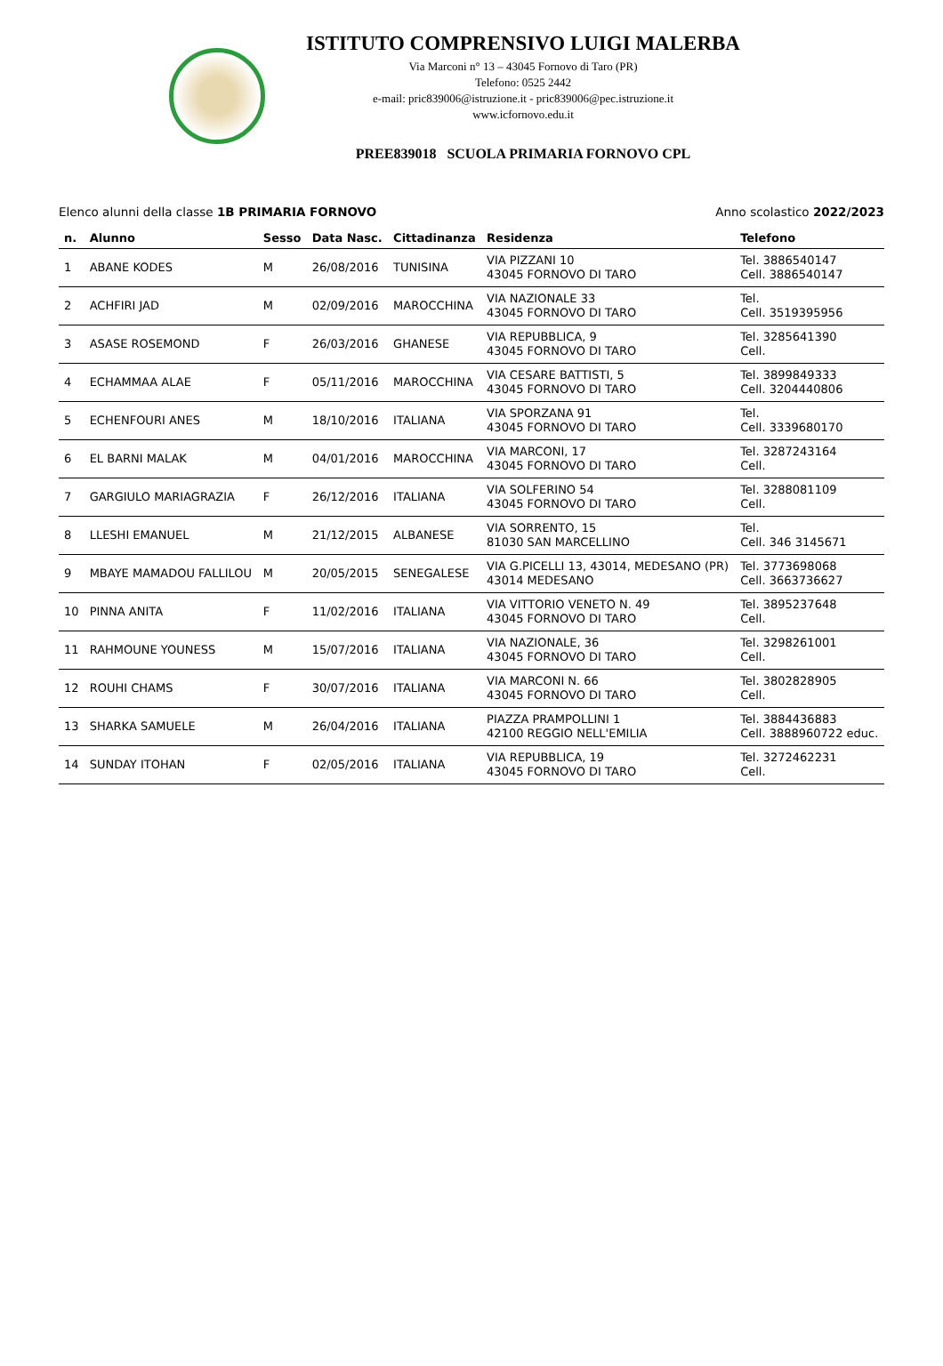ISTITUTO COMPRENSIVO LUIGI MALERBA
Via Marconi n° 13 – 43045 Fornovo di Taro (PR)
Telefono: 0525 2442
e-mail: pric839006@istruzione.it - pric839006@pec.istruzione.it
www.icfornovo.edu.it
PREE839018 SCUOLA PRIMARIA FORNOVO CPL
Elenco alunni della classe 1B PRIMARIA FORNOVO Anno scolastico 2022/2023
| n. | Alunno | Sesso | Data Nasc. | Cittadinanza | Residenza | Telefono |
| --- | --- | --- | --- | --- | --- | --- |
| 1 | ABANE KODES | M | 26/08/2016 | TUNISINA | VIA PIZZANI 10 43045 FORNOVO DI TARO | Tel. 3886540147 Cell. 3886540147 |
| 2 | ACHFIRI JAD | M | 02/09/2016 | MAROCCHINA | VIA NAZIONALE 33 43045 FORNOVO DI TARO | Tel. Cell. 3519395956 |
| 3 | ASASE ROSEMOND | F | 26/03/2016 | GHANESE | VIA REPUBBLICA, 9 43045 FORNOVO DI TARO | Tel. 3285641390 Cell. |
| 4 | ECHAMMAA ALAE | F | 05/11/2016 | MAROCCHINA | VIA CESARE BATTISTI, 5 43045 FORNOVO DI TARO | Tel. 3899849333 Cell. 3204440806 |
| 5 | ECHENFOURI ANES | M | 18/10/2016 | ITALIANA | VIA SPORZANA 91 43045 FORNOVO DI TARO | Tel. Cell. 3339680170 |
| 6 | EL BARNI MALAK | M | 04/01/2016 | MAROCCHINA | VIA MARCONI, 17 43045 FORNOVO DI TARO | Tel. 3287243164 Cell. |
| 7 | GARGIULO MARIAGRAZIA | F | 26/12/2016 | ITALIANA | VIA SOLFERINO 54 43045 FORNOVO DI TARO | Tel. 3288081109 Cell. |
| 8 | LLESHI EMANUEL | M | 21/12/2015 | ALBANESE | VIA SORRENTO, 15 81030 SAN MARCELLINO | Tel. Cell. 346 3145671 |
| 9 | MBAYE MAMADOU FALLILOU | M | 20/05/2015 | SENEGALESE | VIA G.PICELLI 13, 43014, MEDESANO (PR) 43014 MEDESANO | Tel. 3773698068 Cell. 3663736627 |
| 10 | PINNA ANITA | F | 11/02/2016 | ITALIANA | VIA VITTORIO VENETO N. 49 43045 FORNOVO DI TARO | Tel. 3895237648 Cell. |
| 11 | RAHMOUNE YOUNESS | M | 15/07/2016 | ITALIANA | VIA NAZIONALE, 36 43045 FORNOVO DI TARO | Tel. 3298261001 Cell. |
| 12 | ROUHI CHAMS | F | 30/07/2016 | ITALIANA | VIA MARCONI N. 66 43045 FORNOVO DI TARO | Tel. 3802828905 Cell. |
| 13 | SHARKA SAMUELE | M | 26/04/2016 | ITALIANA | PIAZZA PRAMPOLLINI 1 42100 REGGIO NELL'EMILIA | Tel. 3884436883 Cell. 3888960722 educ. |
| 14 | SUNDAY ITOHAN | F | 02/05/2016 | ITALIANA | VIA REPUBBLICA, 19 43045 FORNOVO DI TARO | Tel. 3272462231 Cell. |